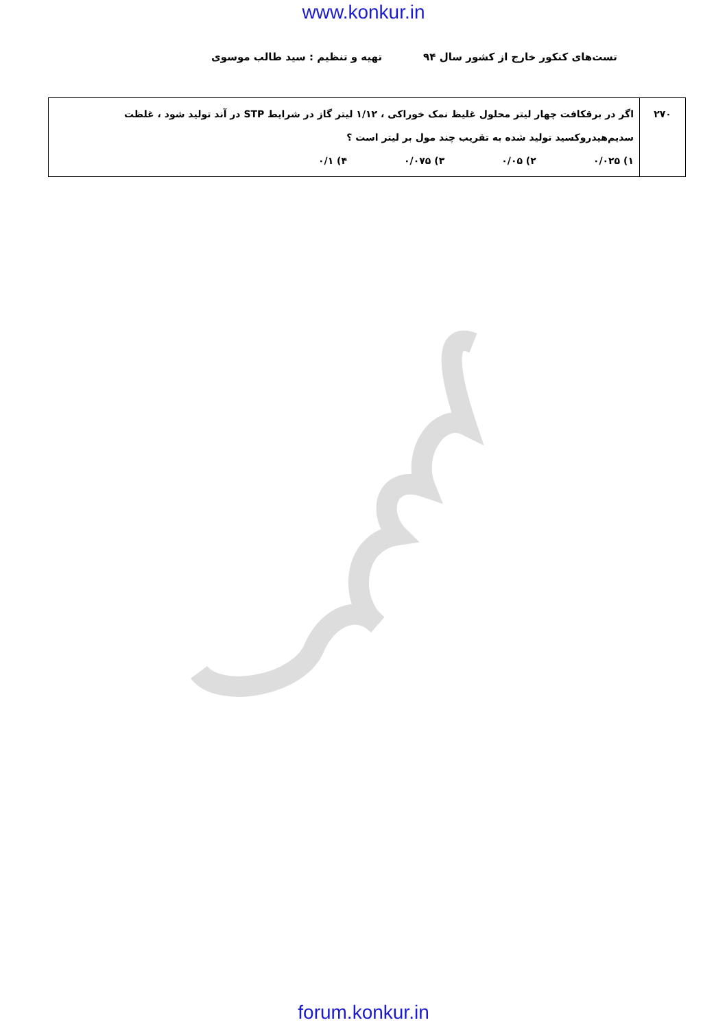www.konkur.in
تست‌های کنکور خارج از کشور سال ۹۴ تهیه و تنظیم : سید طالب موسوی
| ۲۷۰ | اگر در برقکافت چهار لیتر محلول غلیظ نمک خوراکی ، ۱/۱۲ لیتر گاز در شرایط STP در آند تولید شود ، غلظت سدیم‌هیدروکسید تولید شده به تقریب چند مول بر لیتر است ؟ ۱) ۰/۰۲۵ ۲) ۰/۰۵ ۳) ۰/۰۷۵ ۴) ۰/۱ |
forum.konkur.in